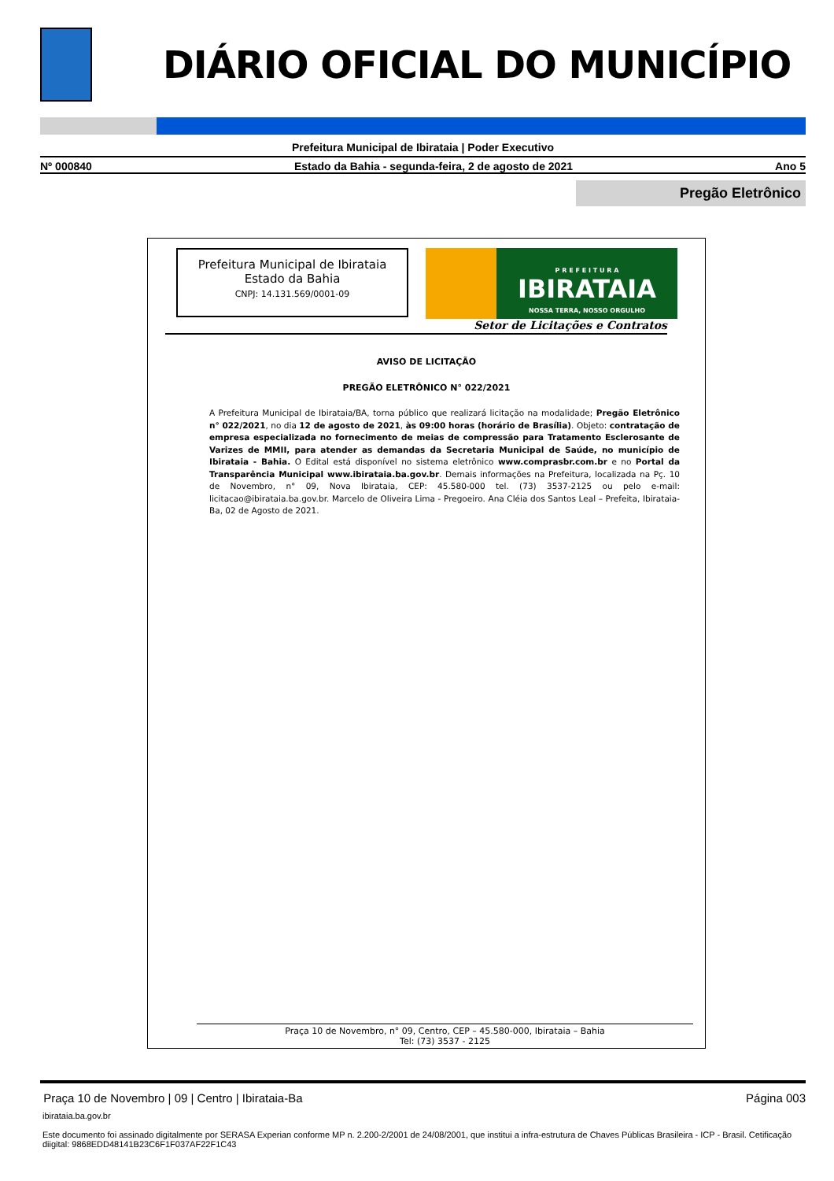DIÁRIO OFICIAL DO MUNICÍPIO
Prefeitura Municipal de Ibirataia | Poder Executivo
Nº 000840 Estado da Bahia - segunda-feira, 2 de agosto de 2021 Ano 5
Pregão Eletrônico
Prefeitura Municipal de Ibirataia
Estado da Bahia
CNPJ: 14.131.569/0001-09
P R E F E I T U R A
IBIRATAIA
NOSSA TERRA, NOSSO ORGULHO
Setor de Licitações e Contratos
AVISO DE LICITAÇÃO
PREGÃO ELETRÔNICO N° 022/2021
A Prefeitura Municipal de Ibirataia/BA, torna público que realizará licitação na modalidade; Pregão Eletrônico n° 022/2021, no dia 12 de agosto de 2021, às 09:00 horas (horário de Brasília). Objeto: contratação de empresa especializada no fornecimento de meias de compressão para Tratamento Esclerosante de Varizes de MMII, para atender as demandas da Secretaria Municipal de Saúde, no município de Ibirataia - Bahia. O Edital está disponível no sistema eletrônico www.comprasbr.com.br e no Portal da Transparência Municipal www.ibirataia.ba.gov.br. Demais informações na Prefeitura, localizada na Pç. 10 de Novembro, n° 09, Nova Ibirataia, CEP: 45.580-000 tel. (73) 3537-2125 ou pelo e-mail: licitacao@ibirataia.ba.gov.br. Marcelo de Oliveira Lima - Pregoeiro. Ana Cléia dos Santos Leal – Prefeita, Ibirataia-Ba, 02 de Agosto de 2021.
Praça 10 de Novembro, n° 09, Centro, CEP – 45.580-000, Ibirataia – Bahia
Tel: (73) 3537 - 2125
Praça 10 de Novembro | 09 | Centro | Ibirataia-Ba Página 003
ibirataia.ba.gov.br
Este documento foi assinado digitalmente por SERASA Experian conforme MP n. 2.200-2/2001 de 24/08/2001, que institui a infra-estrutura de Chaves Públicas Brasileira - ICP - Brasil. Cetificação diigital: 9868EDD48141B23C6F1F037AF22F1C43